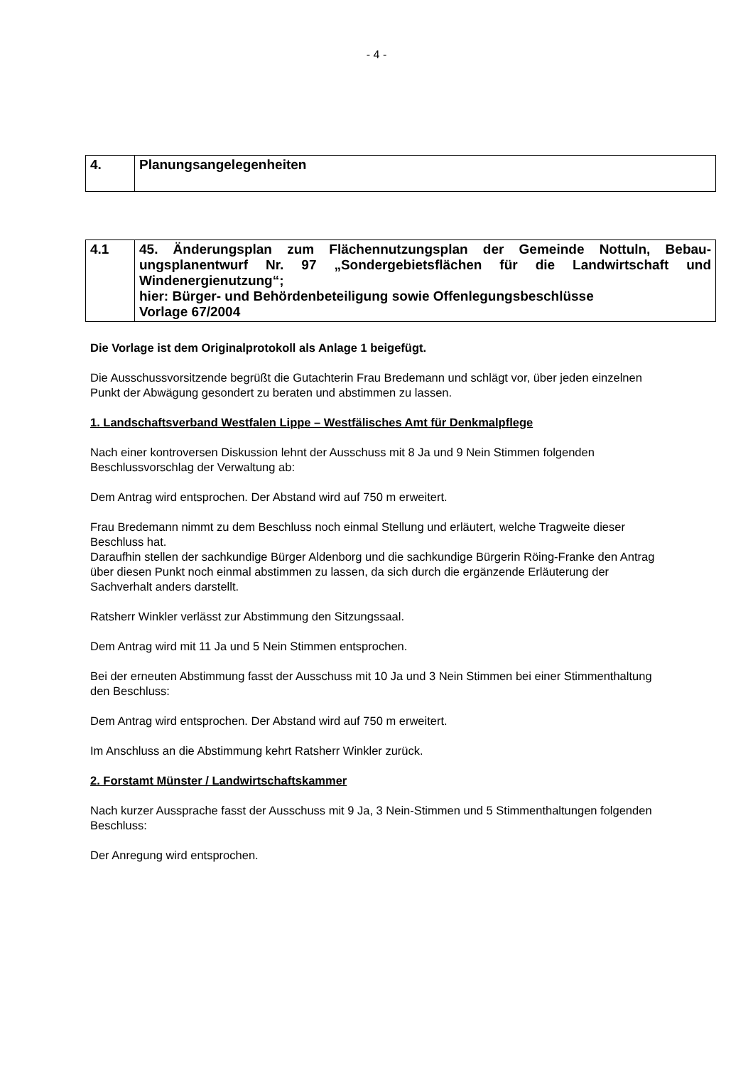- 4 -
| 4. | Planungsangelegenheiten |
| 4.1 | 45. Änderungsplan zum Flächennutzungsplan der Gemeinde Nottuln, Bebau­ungsplanentwurf Nr. 97 „Sondergebietsflächen für die Landwirtschaft und Windenergienutzung“; hier: Bürger- und Behördenbeteiligung sowie Offenlegungsbeschlüsse Vorlage 67/2004 |
Die Vorlage ist dem Originalprotokoll als Anlage 1 beigefügt.
Die Ausschussvorsitzende begrüßt die Gutachterin Frau Bredemann und schlägt vor, über jeden einzelnen Punkt der Abwägung gesondert zu beraten und abstimmen zu lassen.
1. Landschaftsverband Westfalen Lippe – Westfälisches Amt für Denkmalpflege
Nach einer kontroversen Diskussion lehnt der Ausschuss mit 8 Ja und 9 Nein Stimmen fol­genden Beschlussvorschlag der Verwaltung ab:
Dem Antrag wird entsprochen. Der Abstand wird auf 750 m erweitert.
Frau Bredemann nimmt zu dem Beschluss noch einmal Stellung und erläutert, welche Trag­weite dieser Beschluss hat.
Daraufhin stellen der sachkundige Bürger Aldenborg und die sachkundige Bürgerin Röing-Franke den Antrag über diesen Punkt noch einmal abstimmen zu lassen, da sich durch die ergänzende Erläuterung der Sachverhalt anders darstellt.
Ratsherr Winkler verlässt zur Abstimmung den Sitzungssaal.
Dem Antrag wird mit 11 Ja und 5 Nein Stimmen entsprochen.
Bei der erneuten Abstimmung fasst der Ausschuss mit 10 Ja und 3 Nein Stimmen bei einer Stimmenthaltung den Beschluss:
Dem Antrag wird entsprochen. Der Abstand wird auf 750 m erweitert.
Im Anschluss an die Abstimmung kehrt Ratsherr Winkler zurück.
2. Forstamt Münster / Landwirtschaftskammer
Nach kurzer Aussprache fasst der Ausschuss mit 9 Ja, 3 Nein-Stimmen und 5 Stimmenthal­tungen folgenden Beschluss:
Der Anregung wird entsprochen.